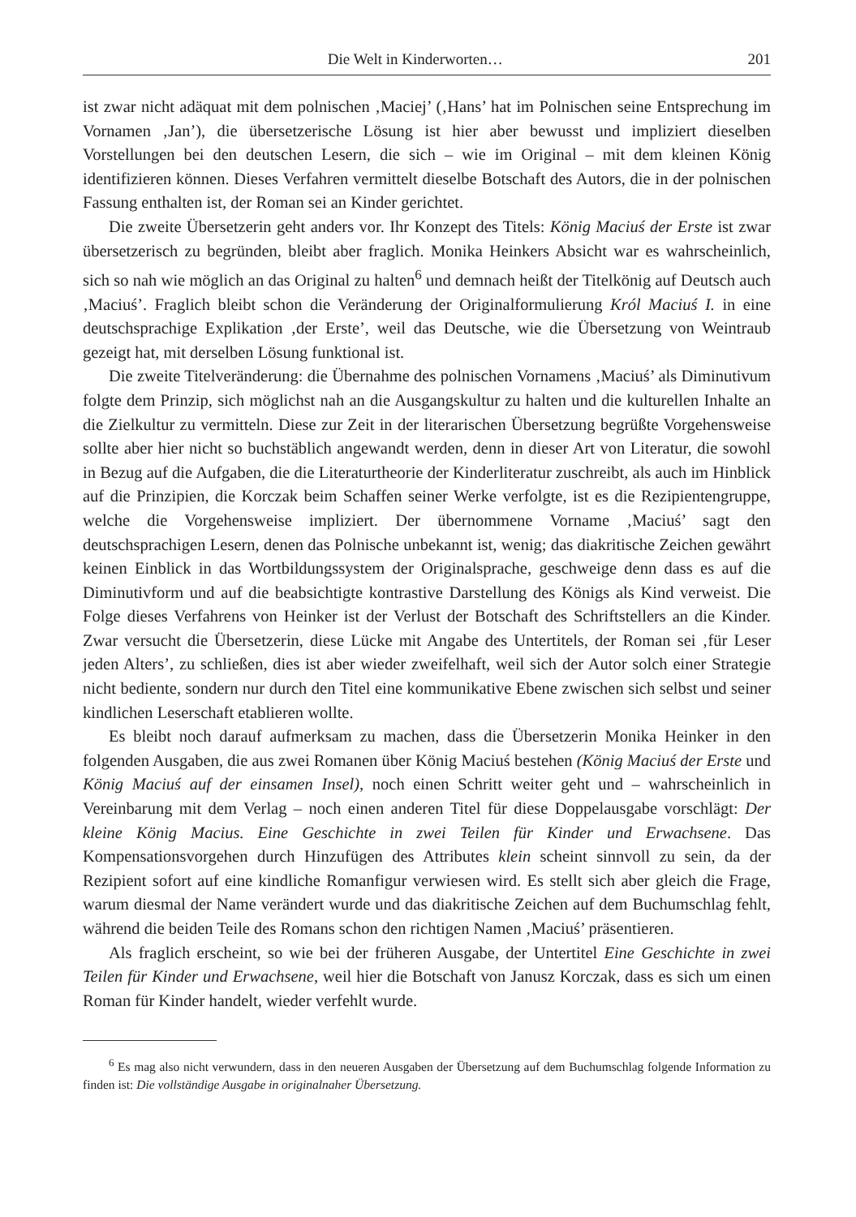Die Welt in Kinderworten… 201
ist zwar nicht adäquat mit dem polnischen ‚Maciej’ (‚Hans’ hat im Polnischen seine Entsprechung im Vornamen ‚Jan’), die übersetzerische Lösung ist hier aber bewusst und impliziert dieselben Vorstellungen bei den deutschen Lesern, die sich – wie im Original – mit dem kleinen König identifizieren können. Dieses Verfahren vermittelt dieselbe Botschaft des Autors, die in der polnischen Fassung enthalten ist, der Roman sei an Kinder gerichtet.
Die zweite Übersetzerin geht anders vor. Ihr Konzept des Titels: König Maciuś der Erste ist zwar übersetzerisch zu begründen, bleibt aber fraglich. Monika Heinkers Absicht war es wahrscheinlich, sich so nah wie möglich an das Original zu halten<sup>6</sup> und demnach heißt der Titelkönig auf Deutsch auch ‚Maciuś’. Fraglich bleibt schon die Veränderung der Originalformulierung Król Maciuś I. in eine deutschsprachige Explikation ‚der Erste’, weil das Deutsche, wie die Übersetzung von Weintraub gezeigt hat, mit derselben Lösung funktional ist.
Die zweite Titelveränderung: die Übernahme des polnischen Vornamens ‚Maciuś’ als Diminutivum folgte dem Prinzip, sich möglichst nah an die Ausgangskultur zu halten und die kulturellen Inhalte an die Zielkultur zu vermitteln. Diese zur Zeit in der literarischen Übersetzung begrüßte Vorgehensweise sollte aber hier nicht so buchstäblich angewandt werden, denn in dieser Art von Literatur, die sowohl in Bezug auf die Aufgaben, die die Literaturtheorie der Kinderliteratur zuschreibt, als auch im Hinblick auf die Prinzipien, die Korczak beim Schaffen seiner Werke verfolgte, ist es die Rezipientengruppe, welche die Vorgehensweise impliziert. Der übernommene Vorname ‚Maciuś’ sagt den deutschsprachigen Lesern, denen das Polnische unbekannt ist, wenig; das diakritische Zeichen gewährt keinen Einblick in das Wortbildungssystem der Originalsprache, geschweige denn dass es auf die Diminutivform und auf die beabsichtigte kontrastive Darstellung des Königs als Kind verweist. Die Folge dieses Verfahrens von Heinker ist der Verlust der Botschaft des Schriftstellers an die Kinder. Zwar versucht die Übersetzerin, diese Lücke mit Angabe des Untertitels, der Roman sei ‚für Leser jeden Alters’, zu schließen, dies ist aber wieder zweifelhaft, weil sich der Autor solch einer Strategie nicht bediente, sondern nur durch den Titel eine kommunikative Ebene zwischen sich selbst und seiner kindlichen Leserschaft etablieren wollte.
Es bleibt noch darauf aufmerksam zu machen, dass die Übersetzerin Monika Heinker in den folgenden Ausgaben, die aus zwei Romanen über König Maciuś bestehen (König Maciuś der Erste und König Maciuś auf der einsamen Insel), noch einen Schritt weiter geht und – wahrscheinlich in Vereinbarung mit dem Verlag – noch einen anderen Titel für diese Doppelausgabe vorschlägt: Der kleine König Macius. Eine Geschichte in zwei Teilen für Kinder und Erwachsene. Das Kompensationsvorgehen durch Hinzufügen des Attributes klein scheint sinnvoll zu sein, da der Rezipient sofort auf eine kindliche Romanfigur verwiesen wird. Es stellt sich aber gleich die Frage, warum diesmal der Name verändert wurde und das diakritische Zeichen auf dem Buchumschlag fehlt, während die beiden Teile des Romans schon den richtigen Namen ‚Maciuś’ präsentieren.
Als fraglich erscheint, so wie bei der früheren Ausgabe, der Untertitel Eine Geschichte in zwei Teilen für Kinder und Erwachsene, weil hier die Botschaft von Janusz Korczak, dass es sich um einen Roman für Kinder handelt, wieder verfehlt wurde.
<sup>6</sup> Es mag also nicht verwundern, dass in den neueren Ausgaben der Übersetzung auf dem Buchumschlag folgende Information zu finden ist: Die vollständige Ausgabe in originalnaher Übersetzung.